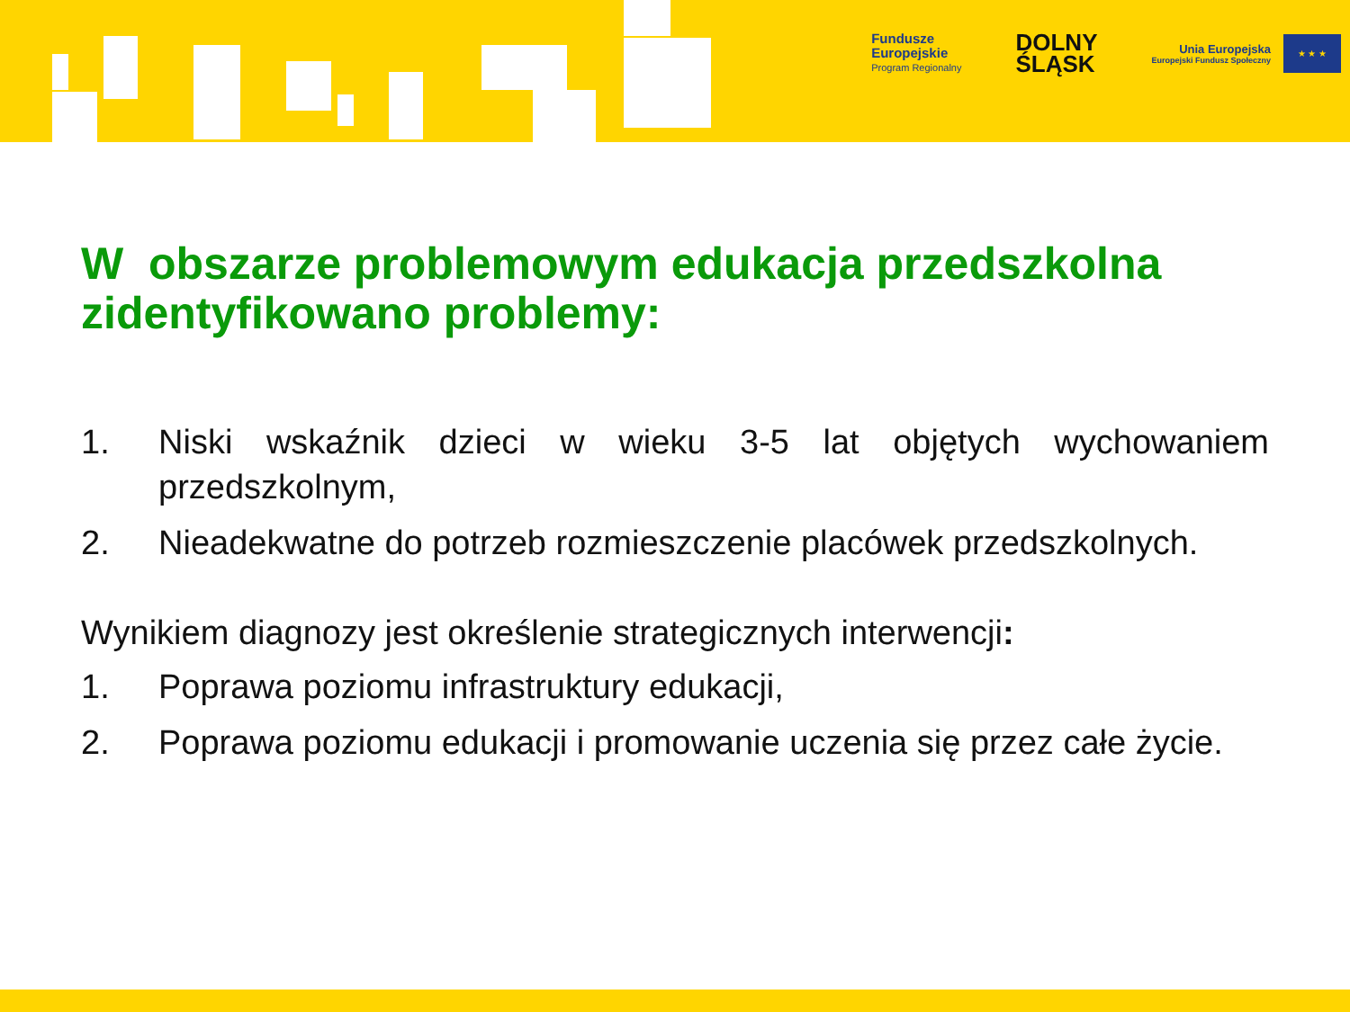Fundusze
Europejskie
Program Regionalny
DOLNY
ŚLĄSK
Unia Europejska
Europejski Fundusz Społeczny
★ ★ ★
W obszarze problemowym edukacja przedszkolna zidentyfikowano problemy:
1. Niski wskaźnik dzieci w wieku 3-5 lat objętych wychowaniem przedszkolnym,
2. Nieadekwatne do potrzeb rozmieszczenie placówek przedszkolnych.
Wynikiem diagnozy jest określenie strategicznych interwencji:
1. Poprawa poziomu infrastruktury edukacji,
2. Poprawa poziomu edukacji i promowanie uczenia się przez całe życie.